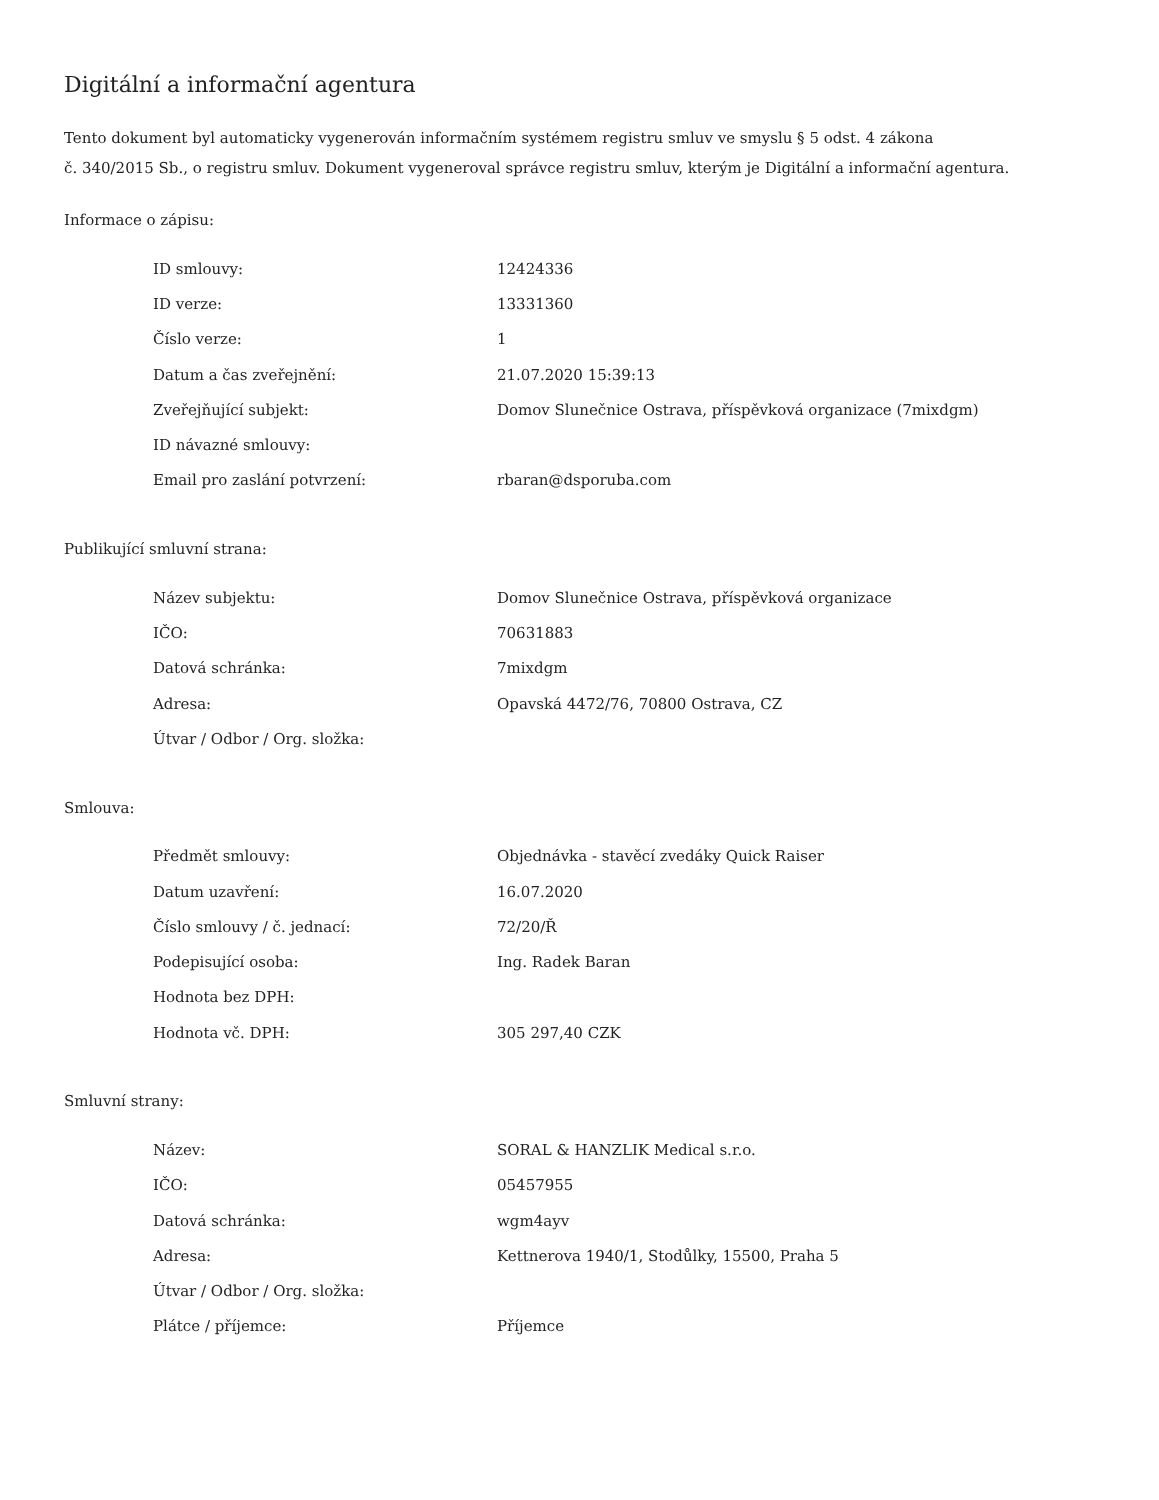Digitální a informační agentura
Tento dokument byl automaticky vygenerován informačním systémem registru smluv ve smyslu § 5 odst. 4 zákona
č. 340/2015 Sb., o registru smluv. Dokument vygeneroval správce registru smluv, kterým je Digitální a informační agentura.
Informace o zápisu:
| ID smlouvy: | 12424336 |
| ID verze: | 13331360 |
| Číslo verze: | 1 |
| Datum a čas zveřejnění: | 21.07.2020 15:39:13 |
| Zveřejňující subjekt: | Domov Slunečnice Ostrava, příspěvková organizace (7mixdgm) |
| ID návazné smlouvy: | |
| Email pro zaslání potvrzení: | rbaran@dsporuba.com |
Publikující smluvní strana:
| Název subjektu: | Domov Slunečnice Ostrava, příspěvková organizace |
| IČO: | 70631883 |
| Datová schránka: | 7mixdgm |
| Adresa: | Opavská 4472/76, 70800 Ostrava, CZ |
| Útvar / Odbor / Org. složka: | |
Smlouva:
| Předmět smlouvy: | Objednávka - stavěcí zvedáky Quick Raiser |
| Datum uzavření: | 16.07.2020 |
| Číslo smlouvy / č. jednací: | 72/20/Ř |
| Podepisující osoba: | Ing. Radek Baran |
| Hodnota bez DPH: | |
| Hodnota vč. DPH: | 305 297,40 CZK |
Smluvní strany:
| Název: | SORAL & HANZLIK Medical s.r.o. |
| IČO: | 05457955 |
| Datová schránka: | wgm4ayv |
| Adresa: | Kettnerova 1940/1, Stodůlky, 15500, Praha 5 |
| Útvar / Odbor / Org. složka: | |
| Plátce / příjemce: | Příjemce |